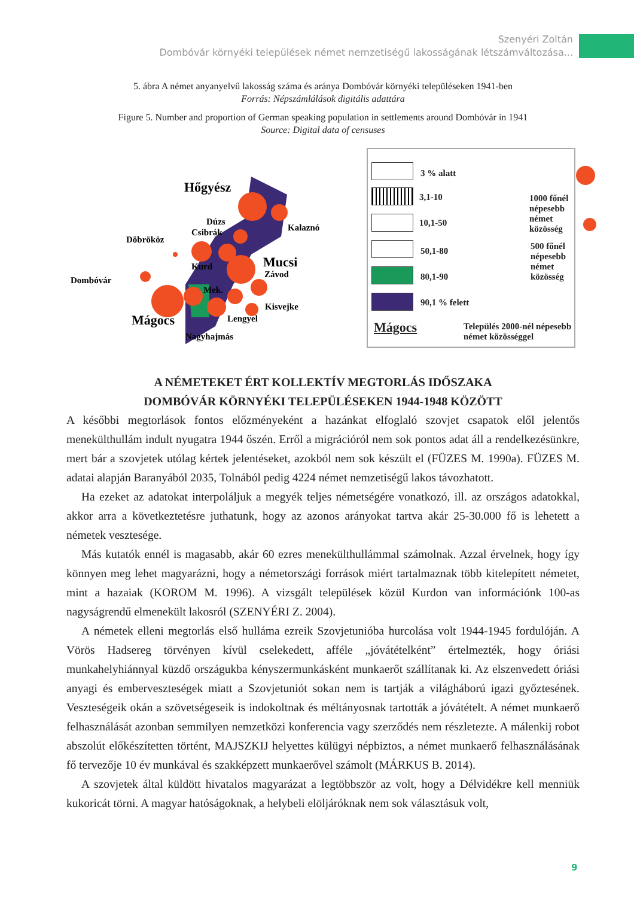Szenyéri Zoltán
Dombóvár környéki települések német nemzetiségű lakosságának létszámváltozása...
5. ábra A német anyanyelvű lakosság száma és aránya Dombóvár környéki településeken 1941-ben
Forrás: Népszámlálások digitális adattára
Figure 5. Number and proportion of German speaking population in settlements around Dombóvár in 1941
Source: Digital data of censuses
Hőgyész
Dúzs
Csibrák
Döbrököz
Kalaznó
Kurd
Mucsi
Závod
Dombóvár
Mek.
Kisvejke
Mágocs
Lengyel
Nagyhajmás
3 % alatt
3,1-10
1000 főnél népesebb
német közösség
10,1-50
50,1-80
500 főnél népesebb
német közösség
80,1-90
90,1 % felett
Mágocs
Település 2000-nél népesebb
német közösséggel
A NÉMETEKET ÉRT KOLLEKTÍV MEGTORLÁS IDŐSZAKA
DOMBÓVÁR KÖRNYÉKI TELEPÜLÉSEKEN 1944-1948 KÖZÖTT
A későbbi megtorlások fontos előzményeként a hazánkat elfoglaló szovjet csapatok elől jelentős menekülthullám indult nyugatra 1944 őszén. Erről a migrációról nem sok pontos adat áll a rendelkezésünkre, mert bár a szovjetek utólag kértek jelentéseket, azokból nem sok készült el (FÜZES M. 1990a). FÜZES M. adatai alapján Baranyából 2035, Tolnából pedig 4224 német nemzetiségű lakos távozhatott.
Ha ezeket az adatokat interpoláljuk a megyék teljes németségére vonatkozó, ill. az országos adatokkal, akkor arra a következtetésre juthatunk, hogy az azonos arányokat tartva akár 25-30.000 fő is lehetett a németek vesztesége.
Más kutatók ennél is magasabb, akár 60 ezres menekülthullámmal számolnak. Azzal érvelnek, hogy így könnyen meg lehet magyarázni, hogy a németországi források miért tartalmaznak több kitelepített németet, mint a hazaiak (KOROM M. 1996). A vizsgált települések közül Kurdon van információnk 100-as nagyságrendű elmenekült lakosról (SZENYÉRI Z. 2004).
A németek elleni megtorlás első hulláma ezreik Szovjetunióba hurcolása volt 1944-1945 fordulóján. A Vörös Hadsereg törvényen kívül cselekedett, afféle „jóvátételként” értelmezték, hogy óriási munkahelyhiánnyal küzdő országukba kényszermunkásként munkaerőt szállítanak ki. Az elszenvedett óriási anyagi és emberveszteségek miatt a Szovjetuniót sokan nem is tartják a világháború igazi győztesének. Veszteségeik okán a szövetségeseik is indokoltnak és méltányosnak tartották a jóvátételt. A német munkaerő felhasználását azonban semmilyen nemzetközi konferencia vagy szerződés nem részletezte. A málenkij robot abszolút előkészítetten történt, MAJSZKIJ helyettes külügyi népbiztos, a német munkaerő felhasználásának fő tervezője 10 év munkával és szakképzett munkaerővel számolt (MÁRKUS B. 2014).
A szovjetek által küldött hivatalos magyarázat a legtöbbször az volt, hogy a Délvidékre kell menniük kukoricát törni. A magyar hatóságoknak, a helybeli elöljáróknak nem sok választásuk volt,
9